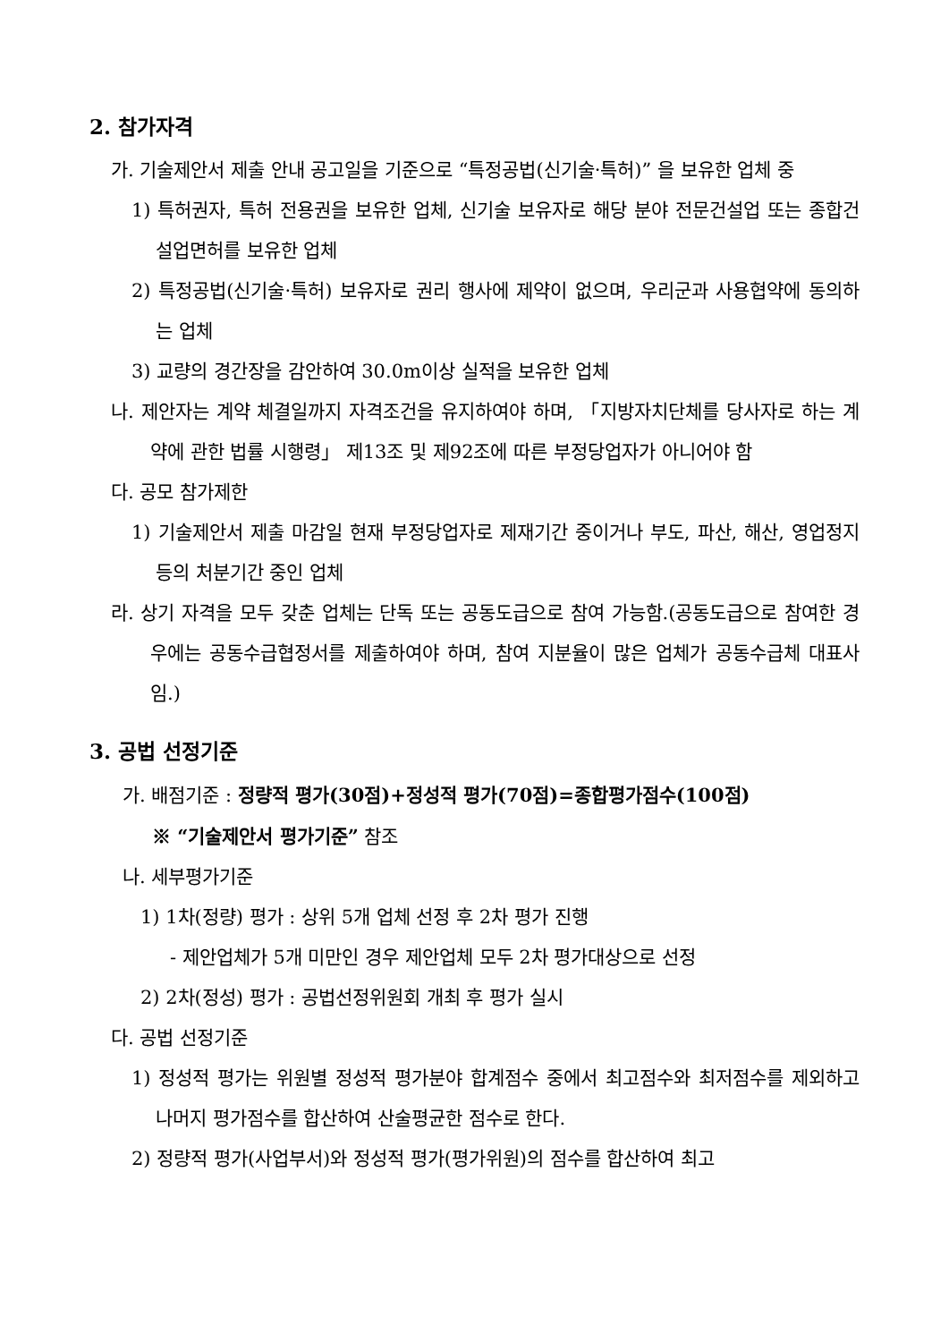2. 참가자격
가. 기술제안서 제출 안내 공고일을 기준으로 “특정공법(신기술·특허)” 을 보유한 업체 중
1) 특허권자, 특허 전용권을 보유한 업체, 신기술 보유자로 해당 분야 전문건설업 또는 종합건설업면허를 보유한 업체
2) 특정공법(신기술·특허) 보유자로 권리 행사에 제약이 없으며, 우리군과 사용협약에 동의하는 업체
3) 교량의 경간장을 감안하여 30.0m이상 실적을 보유한 업체
나. 제안자는 계약 체결일까지 자격조건을 유지하여야 하며, 「지방자치단체를 당사자로 하는 계약에 관한 법률 시행령」 제13조 및 제92조에 따른 부정당업자가 아니어야 함
다. 공모 참가제한
1) 기술제안서 제출 마감일 현재 부정당업자로 제재기간 중이거나 부도, 파산, 해산, 영업정지 등의 처분기간 중인 업체
라. 상기 자격을 모두 갖춘 업체는 단독 또는 공동도급으로 참여 가능함.(공동도급으로 참여한 경우에는 공동수급협정서를 제출하여야 하며, 참여 지분율이 많은 업체가 공동수급체 대표사임.)
3. 공법 선정기준
가. 배점기준 : 정량적 평가(30점)+정성적 평가(70점)=종합평가점수(100점)
※ “기술제안서 평가기준” 참조
나. 세부평가기준
1) 1차(정량) 평가 : 상위 5개 업체 선정 후 2차 평가 진행
- 제안업체가 5개 미만인 경우 제안업체 모두 2차 평가대상으로 선정
2) 2차(정성) 평가 : 공법선정위원회 개최 후 평가 실시
다. 공법 선정기준
1) 정성적 평가는 위원별 정성적 평가분야 합계점수 중에서 최고점수와 최저점수를 제외하고 나머지 평가점수를 합산하여 산술평균한 점수로 한다.
2) 정량적 평가(사업부서)와 정성적 평가(평가위원)의 점수를 합산하여 최고